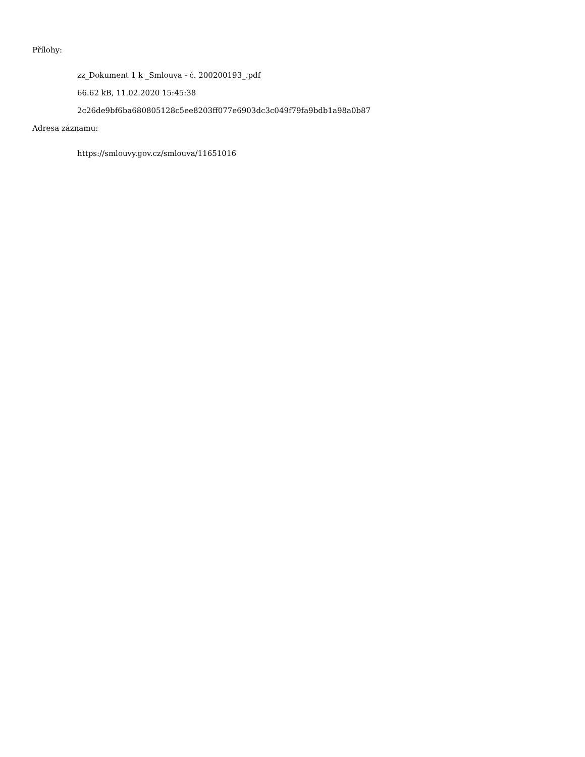Přílohy:
zz_Dokument 1 k _Smlouva - č. 200200193_.pdf
66.62 kB, 11.02.2020 15:45:38
2c26de9bf6ba680805128c5ee8203ff077e6903dc3c049f79fa9bdb1a98a0b87
Adresa záznamu:
https://smlouvy.gov.cz/smlouva/11651016